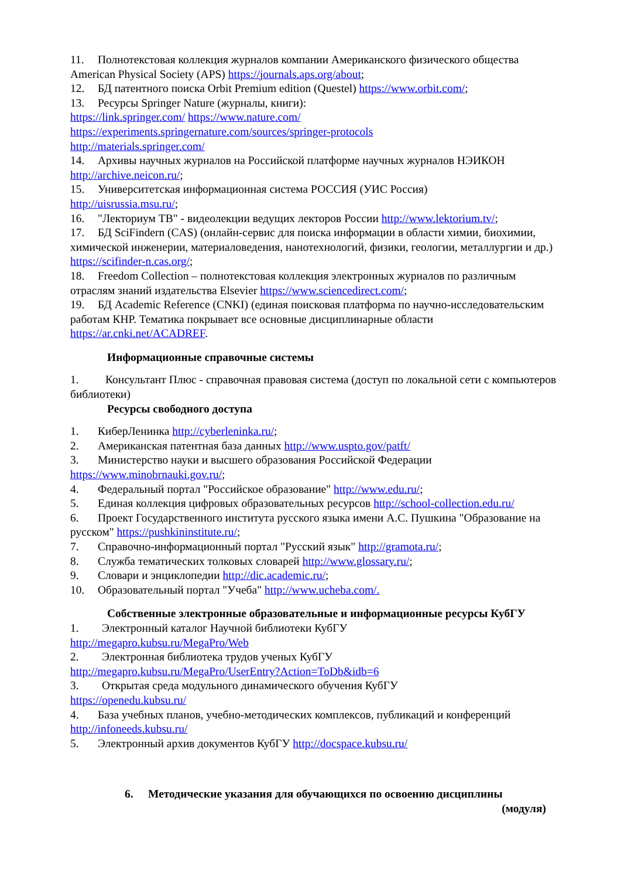11. Полнотекстовая коллекция журналов компании Американского физического общества American Physical Society (APS) https://journals.aps.org/about;
12. БД патентного поиска Orbit Premium edition (Questel) https://www.orbit.com/;
13. Ресурсы Springer Nature (журналы, книги):
https://link.springer.com/ https://www.nature.com/
https://experiments.springernature.com/sources/springer-protocols
http://materials.springer.com/
14. Архивы научных журналов на Российской платформе научных журналов НЭИКОН http://archive.neicon.ru/;
15. Университетская информационная система РОССИЯ (УИС Россия)
http://uisrussia.msu.ru/;
16. "Лекториум ТВ" - видеолекции ведущих лекторов России http://www.lektorium.tv/;
17. БД SciFindern (CAS) (онлайн-сервис для поиска информации в области химии, биохимии, химической инженерии, материаловедения, нанотехнологий, физики, геологии, металлургии и др.) https://scifinder-n.cas.org/;
18. Freedom Collection – полнотекстовая коллекция электронных журналов по различным отраслям знаний издательства Elsevier https://www.sciencedirect.com/;
19. БД Academic Reference (CNKI) (единая поисковая платформа по научно-исследовательским работам КНР. Тематика покрывает все основные дисциплинарные области https://ar.cnki.net/ACADREF.
Информационные справочные системы
1. Консультант Плюс - справочная правовая система (доступ по локальной сети с компьютеров библиотеки)
Ресурсы свободного доступа
1. КиберЛенинка http://cyberleninka.ru/;
2. Американская патентная база данных http://www.uspto.gov/patft/
3. Министерство науки и высшего образования Российской Федерации
https://www.minobrnauki.gov.ru/;
4. Федеральный портал "Российское образование" http://www.edu.ru/;
5. Единая коллекция цифровых образовательных ресурсов http://school-collection.edu.ru/
6. Проект Государственного института русского языка имени А.С. Пушкина "Образование на русском" https://pushkininstitute.ru/;
7. Справочно-информационный портал "Русский язык" http://gramota.ru/;
8. Служба тематических толковых словарей http://www.glossary.ru/;
9. Словари и энциклопедии http://dic.academic.ru/;
10. Образовательный портал "Учеба" http://www.ucheba.com/.
Собственные электронные образовательные и информационные ресурсы КубГУ
1. Электронный каталог Научной библиотеки КубГУ
http://megapro.kubsu.ru/MegaPro/Web
2. Электронная библиотека трудов ученых КубГУ
http://megapro.kubsu.ru/MegaPro/UserEntry?Action=ToDb&idb=6
3. Открытая среда модульного динамического обучения КубГУ
https://openedu.kubsu.ru/
4. База учебных планов, учебно-методических комплексов, публикаций и конференций http://infoneeds.kubsu.ru/
5. Электронный архив документов КубГУ http://docspace.kubsu.ru/
6. Методические указания для обучающихся по освоению дисциплины
(модуля)